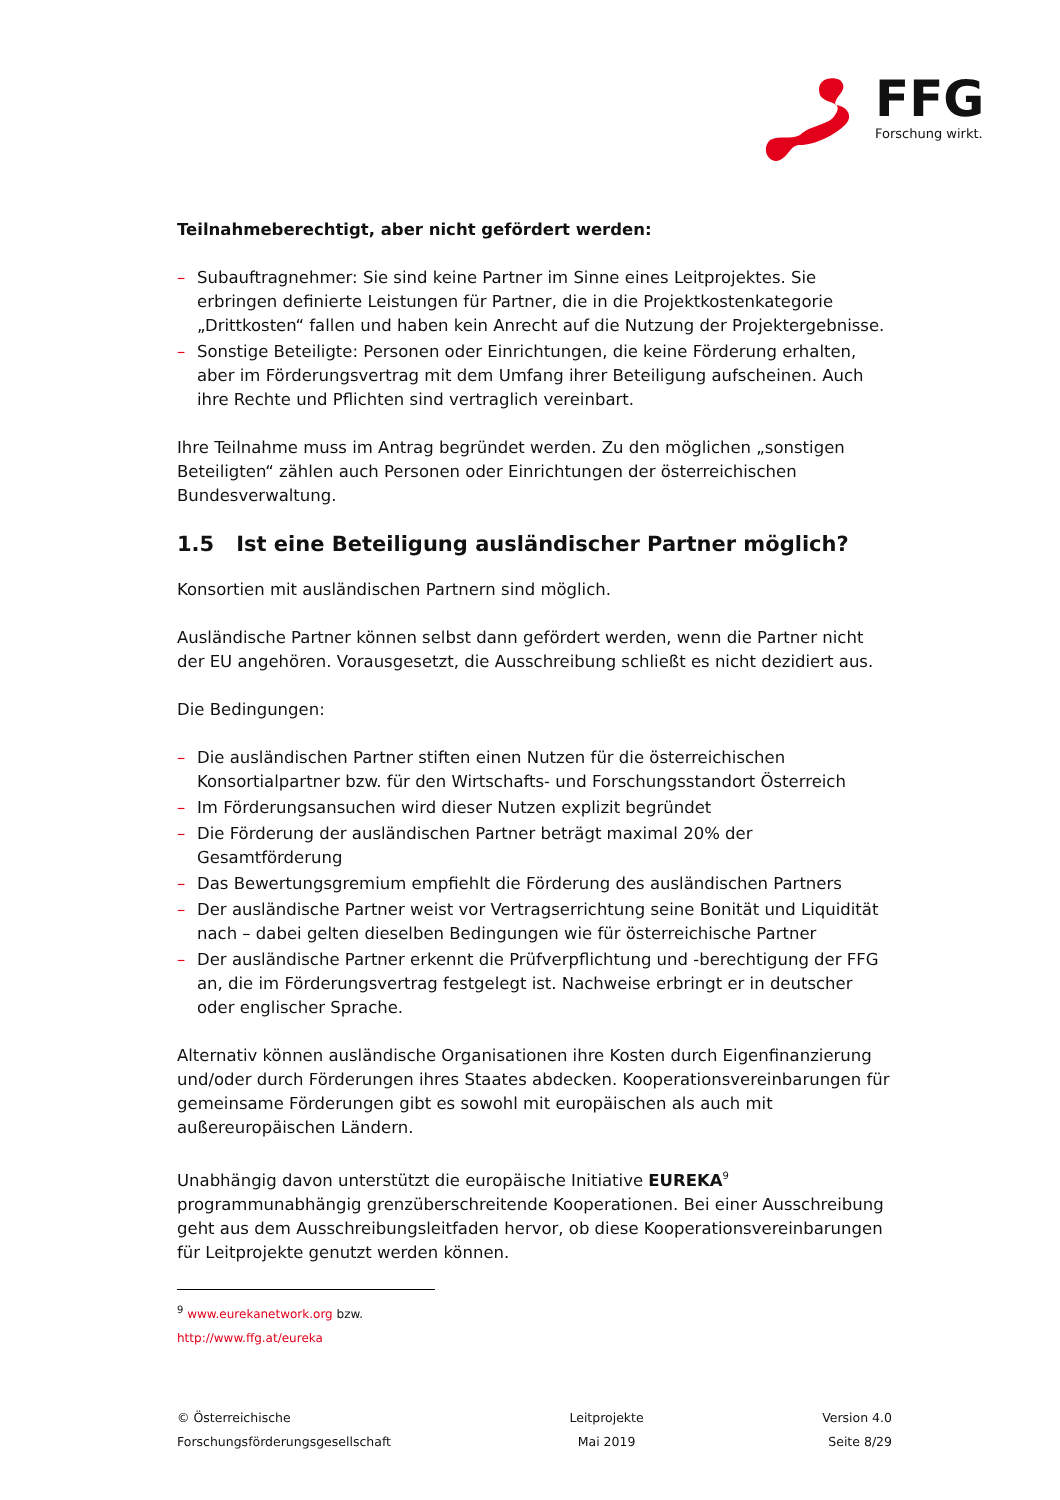FFG
Forschung wirkt.
Teilnahmeberechtigt, aber nicht gefördert werden:
– Subauftragnehmer: Sie sind keine Partner im Sinne eines Leitprojektes. Sie erbringen definierte Leistungen für Partner, die in die Projektkostenkategorie „Drittkosten“ fallen und haben kein Anrecht auf die Nutzung der Projektergebnisse.
– Sonstige Beteiligte: Personen oder Einrichtungen, die keine Förderung erhalten, aber im Förderungsvertrag mit dem Umfang ihrer Beteiligung aufscheinen. Auch ihre Rechte und Pflichten sind vertraglich vereinbart.
Ihre Teilnahme muss im Antrag begründet werden. Zu den möglichen „sonstigen Beteiligten“ zählen auch Personen oder Einrichtungen der österreichischen Bundesverwaltung.
1.5 Ist eine Beteiligung ausländischer Partner möglich?
Konsortien mit ausländischen Partnern sind möglich.
Ausländische Partner können selbst dann gefördert werden, wenn die Partner nicht der EU angehören. Vorausgesetzt, die Ausschreibung schließt es nicht dezidiert aus.
Die Bedingungen:
– Die ausländischen Partner stiften einen Nutzen für die österreichischen Konsortialpartner bzw. für den Wirtschafts- und Forschungsstandort Österreich
– Im Förderungsansuchen wird dieser Nutzen explizit begründet
– Die Förderung der ausländischen Partner beträgt maximal 20% der Gesamtförderung
– Das Bewertungsgremium empfiehlt die Förderung des ausländischen Partners
– Der ausländische Partner weist vor Vertragserrichtung seine Bonität und Liquidität nach – dabei gelten dieselben Bedingungen wie für österreichische Partner
– Der ausländische Partner erkennt die Prüfverpflichtung und -berechtigung der FFG an, die im Förderungsvertrag festgelegt ist. Nachweise erbringt er in deutscher oder englischer Sprache.
Alternativ können ausländische Organisationen ihre Kosten durch Eigenfinanzierung und/oder durch Förderungen ihres Staates abdecken. Kooperationsvereinbarungen für gemeinsame Förderungen gibt es sowohl mit europäischen als auch mit außereuropäischen Ländern.
Unabhängig davon unterstützt die europäische Initiative EUREKA<sup>9</sup> programmunabhängig grenzüberschreitende Kooperationen. Bei einer Ausschreibung geht aus dem Ausschreibungsleitfaden hervor, ob diese Kooperationsvereinbarungen für Leitprojekte genutzt werden können.
<sup>9</sup> www.eurekanetwork.org bzw. http://www.ffg.at/eureka
© Österreichische
Forschungsförderungsgesellschaft
Leitprojekte
Mai 2019
Version 4.0
Seite 8/29